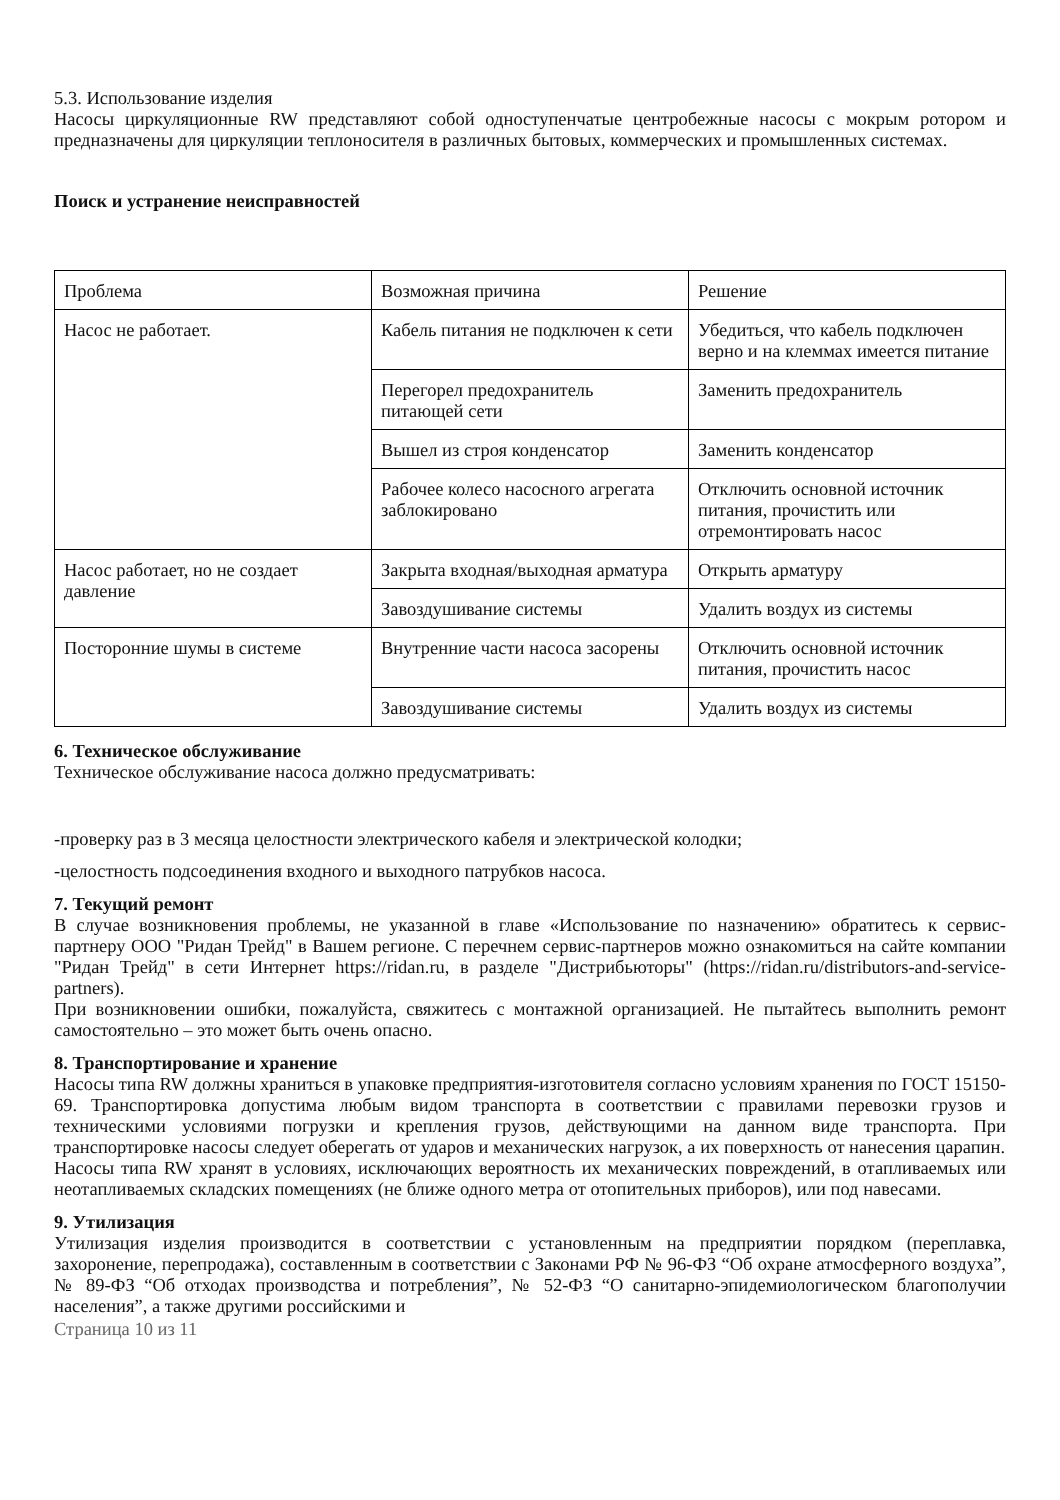5.3. Использование изделия
Насосы циркуляционные RW представляют собой одноступенчатые центробежные насосы с мокрым ротором и предназначены для циркуляции теплоносителя в различных бытовых, коммерческих и промышленных системах.
Поиск и устранение неисправностей
| Проблема | Возможная причина | Решение |
| Насос не работает. | Кабель питания не подключен к сети | Убедиться, что кабель подключен верно и на клеммах имеется питание |
| | Перегорел предохранитель питающей сети | Заменить предохранитель |
| | Вышел из строя конденсатор | Заменить конденсатор |
| | Рабочее колесо насосного агрегата заблокировано | Отключить основной источник питания, прочистить или отремонтировать насос |
| Насос работает, но не создает давление | Закрыта входная/выходная арматура | Открыть арматуру |
| | Завоздушивание системы | Удалить воздух из системы |
| Посторонние шумы в системе | Внутренние части насоса засорены | Отключить основной источник питания, прочистить насос |
| | Завоздушивание системы | Удалить воздух из системы |
6. Техническое обслуживание
Техническое обслуживание насоса должно предусматривать:
-проверку раз в 3 месяца целостности электрического кабеля и электрической колодки;
-целостность подсоединения входного и выходного патрубков насоса.
7. Текущий ремонт
В случае возникновения проблемы, не указанной в главе «Использование по назначению» обратитесь к сервис-партнеру ООО "Ридан Трейд" в Вашем регионе. С перечнем сервис-партнеров можно ознакомиться на сайте компании "Ридан Трейд" в сети Интернет https://ridan.ru, в разделе "Дистрибьюторы" (https://ridan.ru/distributors-and-service-partners).
При возникновении ошибки, пожалуйста, свяжитесь с монтажной организацией. Не пытайтесь выполнить ремонт самостоятельно – это может быть очень опасно.
8. Транспортирование и хранение
Насосы типа RW должны храниться в упаковке предприятия-изготовителя согласно условиям хранения по ГОСТ 15150-69. Транспортировка допустима любым видом транспорта в соответствии с правилами перевозки грузов и техническими условиями погрузки и крепления грузов, действующими на данном виде транспорта. При транспортировке насосы следует оберегать от ударов и механических нагрузок, а их поверхность от нанесения царапин.
Насосы типа RW хранят в условиях, исключающих вероятность их механических повреждений, в отапливаемых или неотапливаемых складских помещениях (не ближе одного метра от отопительных приборов), или под навесами.
9. Утилизация
Утилизация изделия производится в соответствии с установленным на предприятии порядком (переплавка, захоронение, перепродажа), составленным в соответствии с Законами РФ № 96-ФЗ “Об охране атмосферного воздуха”, № 89-ФЗ “Об отходах производства и потребления”, № 52-ФЗ “О санитарно-эпидемиологическом благополучии населения”, а также другими российскими и
Страница 10 из 11